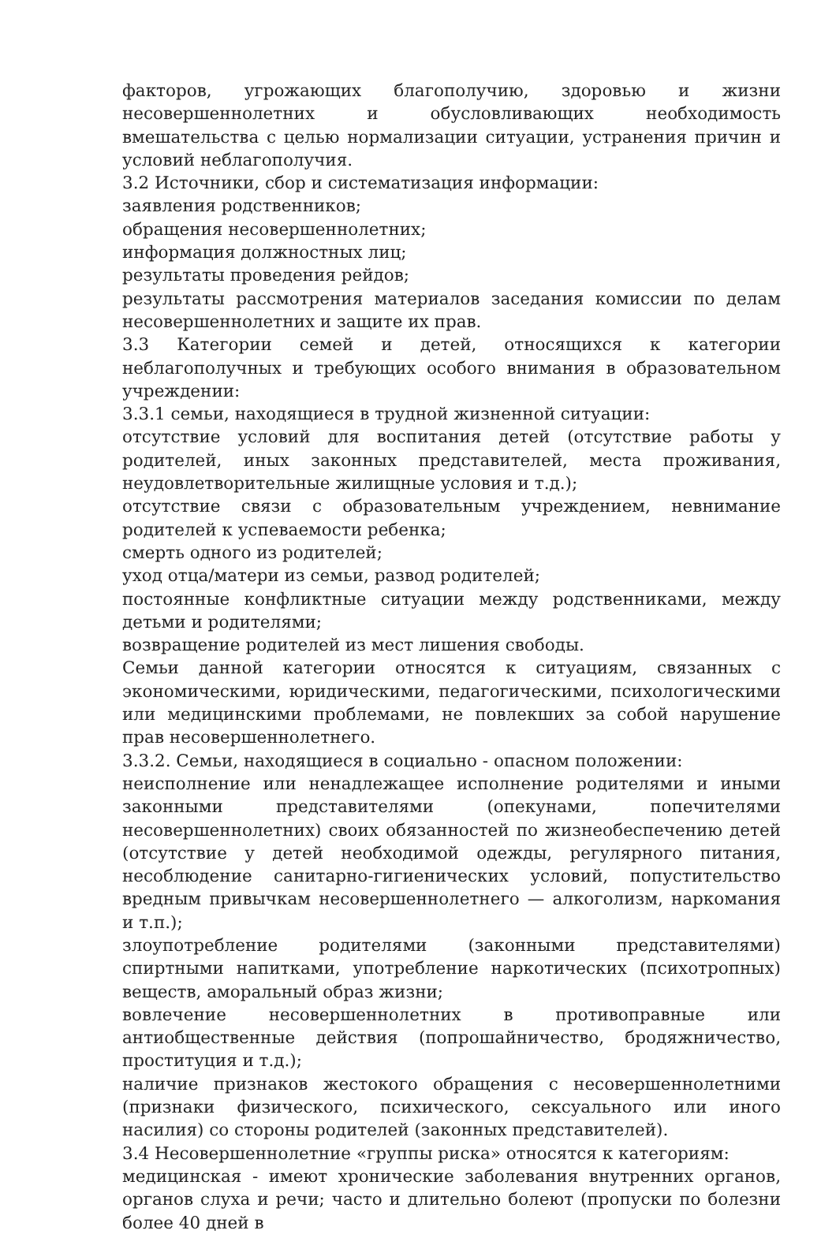факторов, угрожающих благополучию, здоровью и жизни несовершеннолетних и обусловливающих необходимость вмешательства с целью нормализации ситуации, устранения причин и условий неблагополучия.
3.2 Источники, сбор и систематизация информации:
заявления родственников;
обращения несовершеннолетних;
информация должностных лиц;
результаты проведения рейдов;
результаты рассмотрения материалов заседания комиссии по делам несовершеннолетних и защите их прав.
3.3 Категории семей и детей, относящихся к категории неблагополучных и требующих особого внимания в образовательном учреждении:
3.3.1 семьи, находящиеся в трудной жизненной ситуации:
отсутствие условий для воспитания детей (отсутствие работы у родителей, иных законных представителей, места проживания, неудовлетворительные жилищные условия и т.д.);
отсутствие связи с образовательным учреждением, невнимание родителей к успеваемости ребенка;
смерть одного из родителей;
уход отца/матери из семьи, развод родителей;
постоянные конфликтные ситуации между родственниками, между детьми и родителями;
возвращение родителей из мест лишения свободы.
Семьи данной категории относятся к ситуациям, связанных с экономическими, юридическими, педагогическими, психологическими или медицинскими проблемами, не повлекших за собой нарушение прав несовершеннолетнего.
3.3.2. Семьи, находящиеся в социально - опасном положении:
неисполнение или ненадлежащее исполнение родителями и иными законными представителями (опекунами, попечителями несовершеннолетних) своих обязанностей по жизнеобеспечению детей (отсутствие у детей необходимой одежды, регулярного питания, несоблюдение санитарно-гигиенических условий, попустительство вредным привычкам несовершеннолетнего — алкоголизм, наркомания и т.п.);
злоупотребление родителями (законными представителями) спиртными напитками, употребление наркотических (психотропных) веществ, аморальный образ жизни;
вовлечение несовершеннолетних в противоправные или антиобщественные действия (попрошайничество, бродяжничество, проституция и т.д.);
наличие признаков жестокого обращения с несовершеннолетними (признаки физического, психического, сексуального или иного насилия) со стороны родителей (законных представителей).
3.4 Несовершеннолетние «группы риска» относятся к категориям:
медицинская - имеют хронические заболевания внутренних органов, органов слуха и речи; часто и длительно болеют (пропуски по болезни более 40 дней в